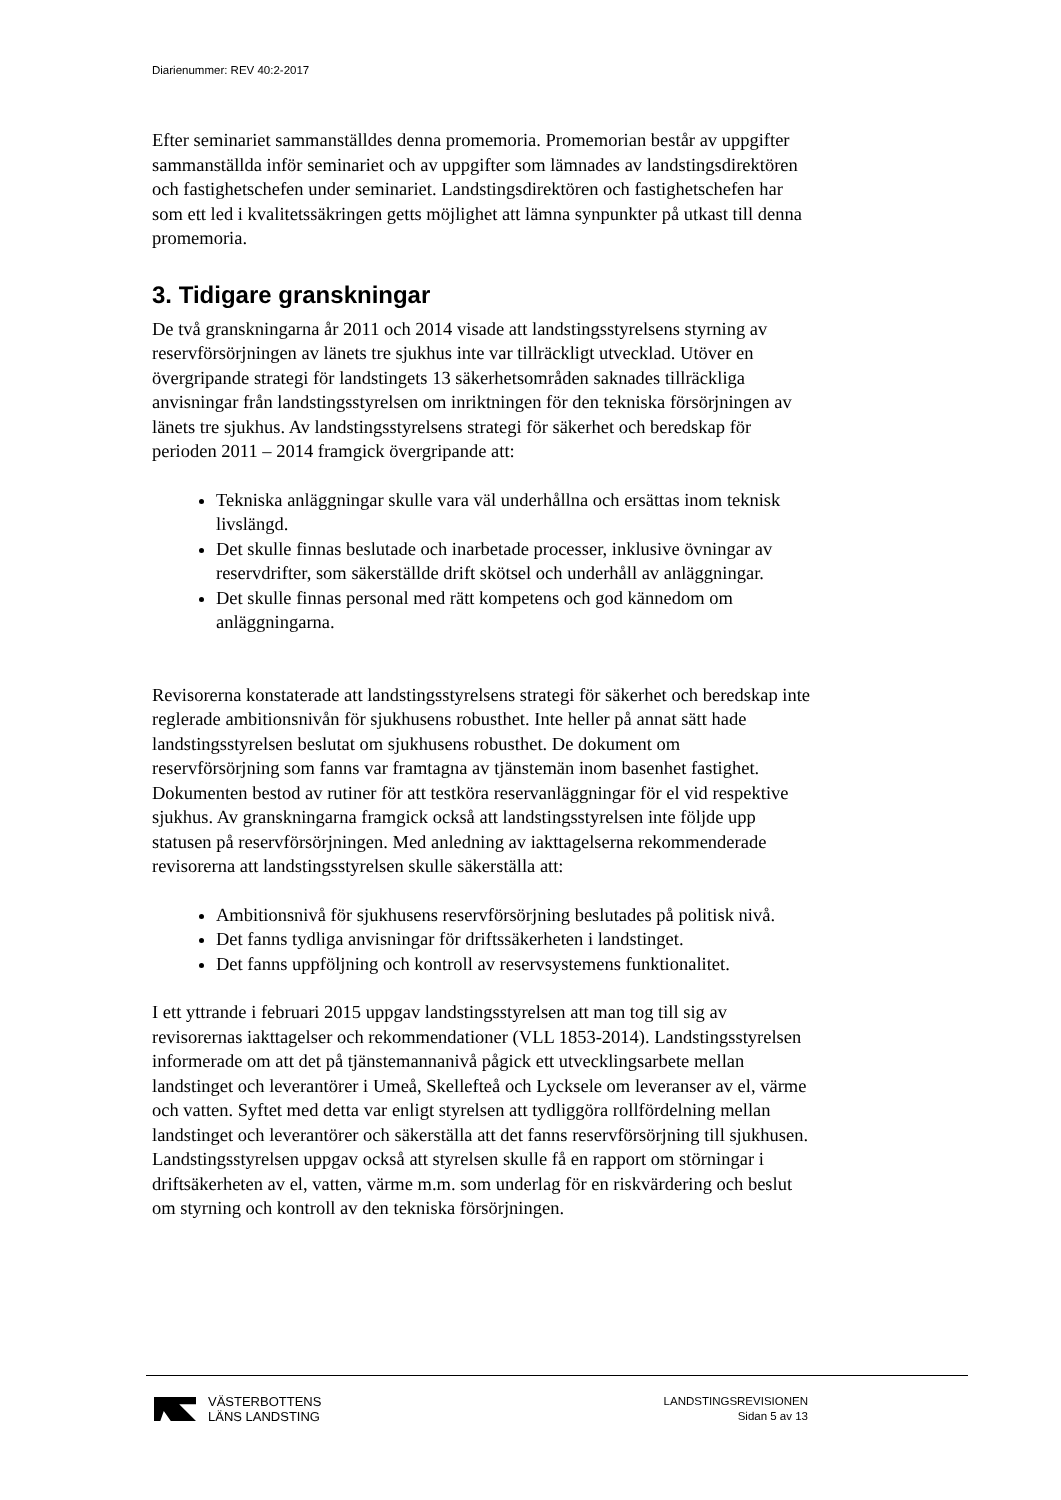Diarienummer: REV 40:2-2017
Efter seminariet sammanställdes denna promemoria. Promemorian består av uppgifter sammanställda inför seminariet och av uppgifter som lämnades av landstingsdirektören och fastighetschefen under seminariet. Landstingsdirektören och fastighetschefen har som ett led i kvalitetssäkringen getts möjlighet att lämna synpunkter på utkast till denna promemoria.
3. Tidigare granskningar
De två granskningarna år 2011 och 2014 visade att landstingsstyrelsens styrning av reservförsörjningen av länets tre sjukhus inte var tillräckligt utvecklad. Utöver en övergripande strategi för landstingets 13 säkerhetsområden saknades tillräckliga anvisningar från landstingsstyrelsen om inriktningen för den tekniska försörjningen av länets tre sjukhus. Av landstingsstyrelsens strategi för säkerhet och beredskap för perioden 2011 – 2014 framgick övergripande att:
Tekniska anläggningar skulle vara väl underhållna och ersättas inom teknisk livslängd.
Det skulle finnas beslutade och inarbetade processer, inklusive övningar av reservdrifter, som säkerställde drift skötsel och underhåll av anläggningar.
Det skulle finnas personal med rätt kompetens och god kännedom om anläggningarna.
Revisorerna konstaterade att landstingsstyrelsens strategi för säkerhet och beredskap inte reglerade ambitionsnivån för sjukhusens robusthet. Inte heller på annat sätt hade landstingsstyrelsen beslutat om sjukhusens robusthet. De dokument om reservförsörjning som fanns var framtagna av tjänstemän inom basenhet fastighet. Dokumenten bestod av rutiner för att testköra reservanläggningar för el vid respektive sjukhus. Av granskningarna framgick också att landstingsstyrelsen inte följde upp statusen på reservförsörjningen. Med anledning av iakttagelserna rekommenderade revisorerna att landstingsstyrelsen skulle säkerställa att:
Ambitionsnivå för sjukhusens reservförsörjning beslutades på politisk nivå.
Det fanns tydliga anvisningar för driftssäkerheten i landstinget.
Det fanns uppföljning och kontroll av reservsystemens funktionalitet.
I ett yttrande i februari 2015 uppgav landstingsstyrelsen att man tog till sig av revisorernas iakttagelser och rekommendationer (VLL 1853-2014). Landstingsstyrelsen informerade om att det på tjänstemannanivå pågick ett utvecklingsarbete mellan landstinget och leverantörer i Umeå, Skellefteå och Lycksele om leveranser av el, värme och vatten. Syftet med detta var enligt styrelsen att tydliggöra rollfördelning mellan landstinget och leverantörer och säkerställa att det fanns reservförsörjning till sjukhusen. Landstingsstyrelsen uppgav också att styrelsen skulle få en rapport om störningar i driftsäkerheten av el, vatten, värme m.m. som underlag för en riskvärdering och beslut om styrning och kontroll av den tekniska försörjningen.
VÄSTERBOTTENS
LÄNS LANDSTING
LANDSTINGSREVISIONEN
Sidan 5 av 13